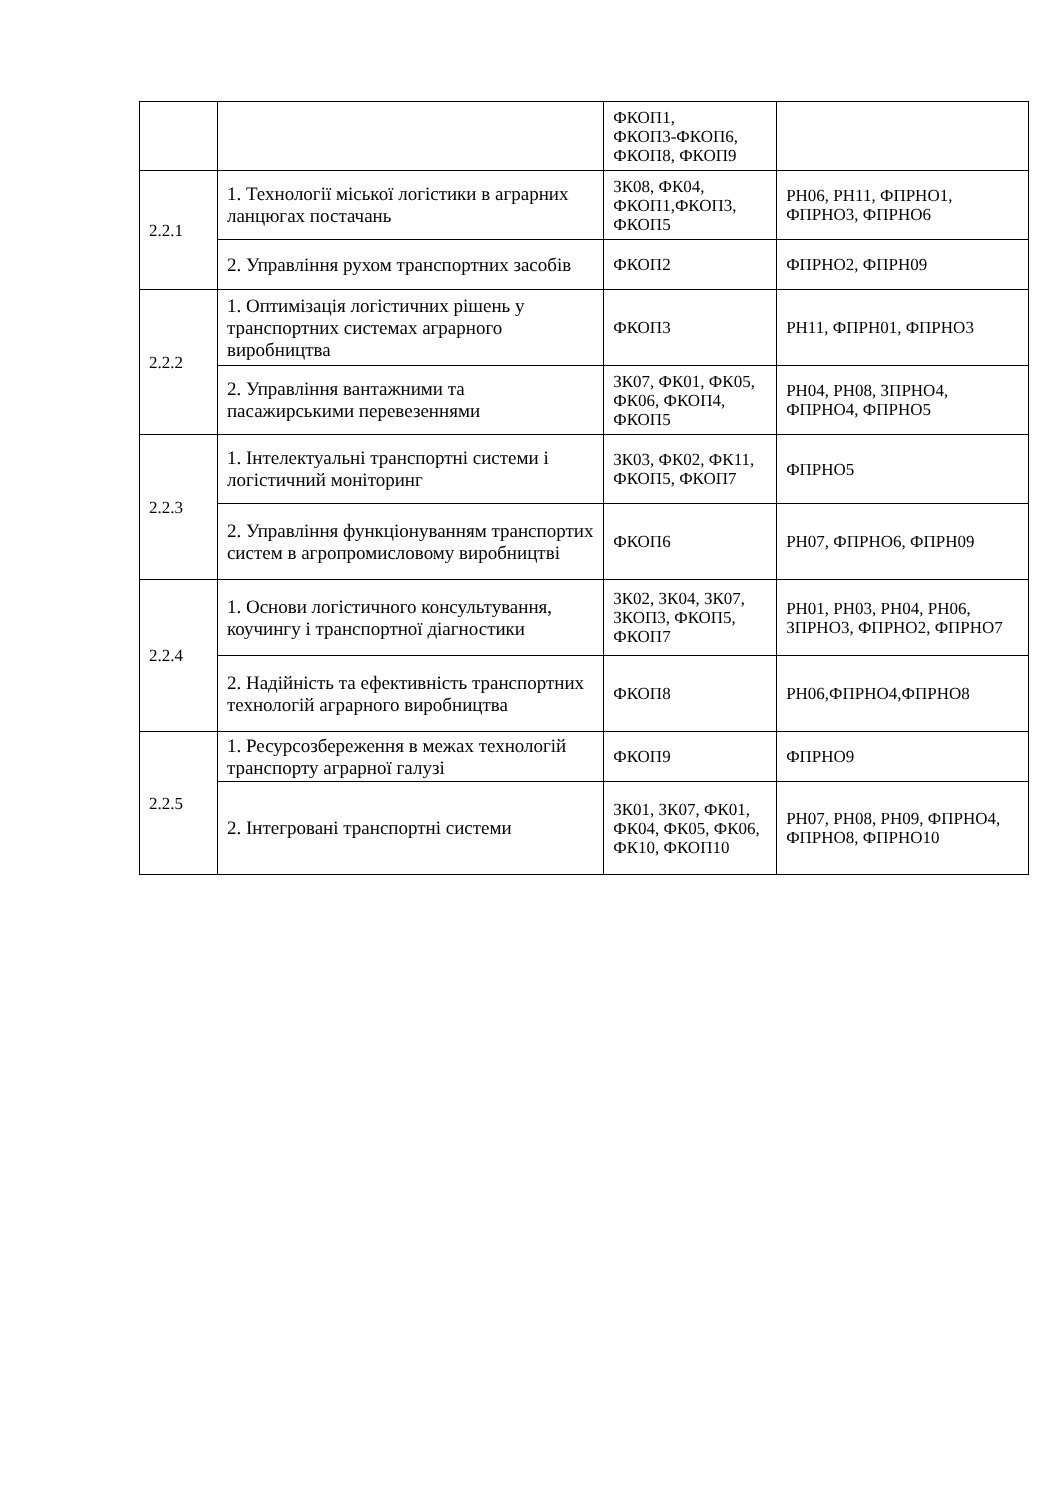| | | ФКОП1, ФКОП3-ФКОП6, ФКОП8, ФКОП9 | |
| 2.2.1 | 1. Технології міської логістики в аграрних ланцюгах постачань | ЗК08, ФК04, ФКОП1,ФКОП3, ФКОП5 | РН06, РН11, ФПРНО1, ФПРНО3, ФПРНО6 |
| | 2. Управління рухом транспортних засобів | ФКОП2 | ФПРНО2, ФПРН09 |
| 2.2.2 | 1. Оптимізація логістичних рішень у транспортних системах аграрного виробництва | ФКОП3 | РН11, ФПРН01, ФПРНО3 |
| | 2. Управління вантажними та пасажирськими перевезеннями | ЗК07, ФК01, ФК05, ФК06, ФКОП4, ФКОП5 | РН04, РН08, ЗПРНО4, ФПРНО4, ФПРНО5 |
| 2.2.3 | 1. Інтелектуальні транспортні системи і логістичний моніторинг | ЗК03, ФК02, ФК11, ФКОП5, ФКОП7 | ФПРНО5 |
| | 2. Управління функціонуванням транспортих систем в агропромисловому виробництві | ФКОП6 | РН07, ФПРНО6, ФПРН09 |
| 2.2.4 | 1. Основи логістичного консультування, коучингу і транспортної діагностики | ЗК02, ЗК04, ЗК07, ЗКОП3, ФКОП5, ФКОП7 | РН01, РН03, РН04, РН06, ЗПРНО3, ФПРНО2, ФПРНО7 |
| | 2. Надійність та ефективність транспортних технологій аграрного виробництва | ФКОП8 | РН06,ФПРНО4,ФПРНО8 |
| 2.2.5 | 1. Ресурсозбереження в межах технологій транспорту аграрної галузі | ФКОП9 | ФПРНО9 |
| | 2. Інтегровані транспортні системи | ЗК01, ЗК07, ФК01, ФК04, ФК05, ФК06, ФК10, ФКОП10 | РН07, РН08, РН09, ФПРНО4, ФПРНО8, ФПРНО10 |